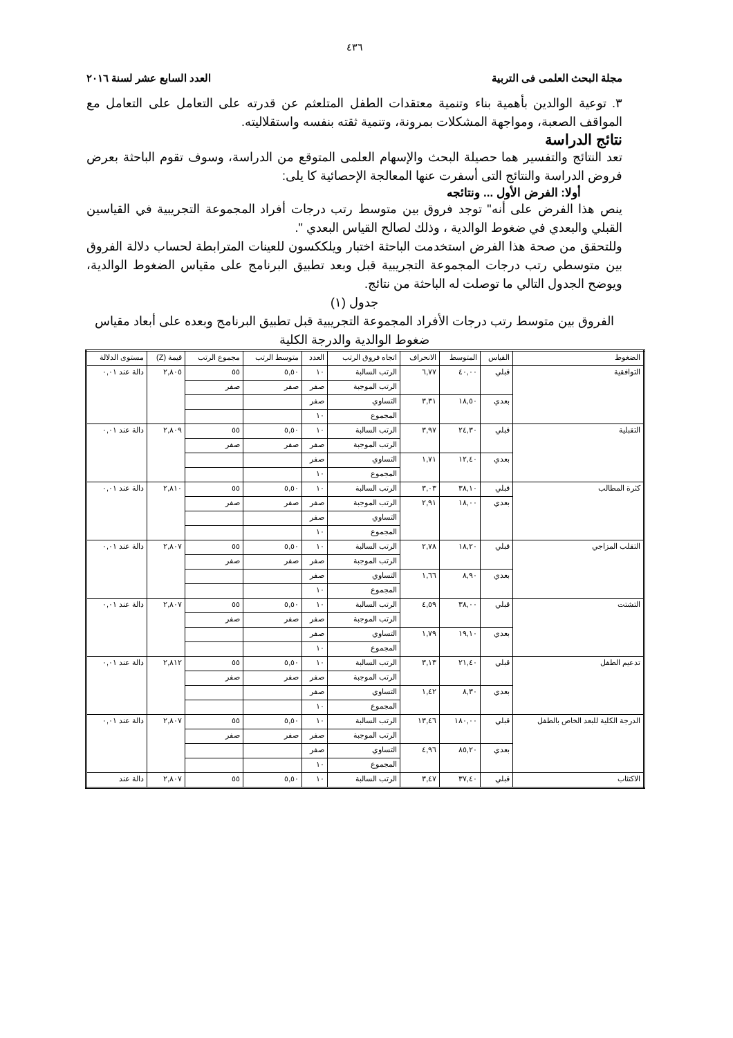٤٣٦
مجلة البحث العلمى فى التربية العدد السابع عشر لسنة ٢٠١٦
٣. توعية الوالدين بأهمية بناء وتنمية معتقدات الطفل المتلعثم عن قدرته على التعامل على التعامل مع المواقف الصعبة، ومواجهة المشكلات بمرونة، وتنمية ثقته بنفسه واستقلاليته.
نتائج الدراسة
تعد النتائج والتفسير هما حصيلة البحث والإسهام العلمى المتوقع من الدراسة، وسوف تقوم الباحثة بعرض فروض الدراسة والنتائج التى أسفرت عنها المعالجة الإحصائية كا يلى:
أولا: الفرض الأول ... ونتائجه
ينص هذا الفرض على أنه" توجد فروق بين متوسط رتب درجات أفراد المجموعة التجريبية في القياسين القبلي والبعدي في ضغوط الوالدية ، وذلك لصالح القياس البعدي ".
وللتحقق من صحة هذا الفرض استخدمت الباحثة اختبار ويلككسون للعينات المترابطة لحساب دلالة الفروق بين متوسطي رتب درجات المجموعة التجريبية قبل وبعد تطبيق البرنامج على مقياس الضغوط الوالدية، ويوضح الجدول التالي ما توصلت له الباحثة من نتائج.
جدول (١)
الفروق بين متوسط رتب درجات الأفراد المجموعة التجريبية قبل تطبيق البرنامج وبعده على أبعاد مقياس ضغوط الوالدية والدرجة الكلية
| الضغوط | القياس | المتوسط | الانحراف | اتجاه فروق الرتب | العدد | متوسط الرتب | مجموع الرتب | قيمة (Z) | مستوى الدلالة |
| التوافقية | قبلي | ٤٠,٠٠ | ٦,٧٧ | الرتب السالبة | ١٠ | ٥,٥٠ | ٥٥ | ٢,٨٠٥ | دالة عند ٠,٠١ |
| | | | | الرتب الموجبة | صفر | صفر | صفر | | |
| | بعدي | ١٨,٥٠ | ٣,٣١ | التساوي | صفر | | | | |
| | | | | المجموع | ١٠ | | | | |
| التقبلية | قبلي | ٢٤,٣٠ | ٣,٩٧ | الرتب السالبة | ١٠ | ٥,٥٠ | ٥٥ | ٢,٨٠٩ | دالة عند ٠,٠١ |
| | | | | الرتب الموجبة | صفر | صفر | صفر | | |
| | بعدي | ١٢,٤٠ | ١,٧١ | التساوي | صفر | | | | |
| | | | | المجموع | ١٠ | | | | |
| كثرة المطالب | قبلي | ٣٨,١٠ | ٣,٠٣ | الرتب السالبة | ١٠ | ٥,٥٠ | ٥٥ | ٢,٨١٠ | دالة عند ٠,٠١ |
| | بعدي | ١٨,٠٠ | ٢,٩١ | الرتب الموجبة | صفر | صفر | صفر | | |
| | | | | التساوي | صفر | | | | |
| | | | | المجموع | ١٠ | | | | |
| التقلب المزاجي | قبلي | ١٨,٢٠ | ٢,٧٨ | الرتب السالبة | ١٠ | ٥,٥٠ | ٥٥ | ٢,٨٠٧ | دالة عند ٠,٠١ |
| | | | | الرتب الموجبة | صفر | صفر | صفر | | |
| | بعدي | ٨,٩٠ | ١,٦٦ | التساوي | صفر | | | | |
| | | | | المجموع | ١٠ | | | | |
| التشتت | قبلي | ٣٨,٠٠ | ٤,٥٩ | الرتب السالبة | ١٠ | ٥,٥٠ | ٥٥ | ٢,٨٠٧ | دالة عند ٠,٠١ |
| | | | | الرتب الموجبة | صفر | صفر | صفر | | |
| | بعدي | ١٩,١٠ | ١,٧٩ | التساوي | صفر | | | | |
| | | | | المجموع | ١٠ | | | | |
| تدعيم الطفل | قبلي | ٢١,٤٠ | ٣,١٣ | الرتب السالبة | ١٠ | ٥,٥٠ | ٥٥ | ٢,٨١٢ | دالة عند ٠,٠١ |
| | | | | الرتب الموجبة | صفر | صفر | صفر | | |
| | بعدي | ٨,٣٠ | ١,٤٢ | التساوي | صفر | | | | |
| | | | | المجموع | ١٠ | | | | |
| الدرجة الكلية للبعد الخاص بالطفل | قبلي | ١٨٠,٠٠ | ١٣,٤٦ | الرتب السالبة | ١٠ | ٥,٥٠ | ٥٥ | ٢,٨٠٧ | دالة عند ٠,٠١ |
| | | | | الرتب الموجبة | صفر | صفر | صفر | | |
| | بعدي | ٨٥,٢٠ | ٤,٩٦ | التساوي | صفر | | | | |
| | | | | المجموع | ١٠ | | | | |
| الاكتئاب | قبلي | ٣٧,٤٠ | ٣,٤٧ | الرتب السالبة | ١٠ | ٥,٥٠ | ٥٥ | ٢,٨٠٧ | دالة عند |